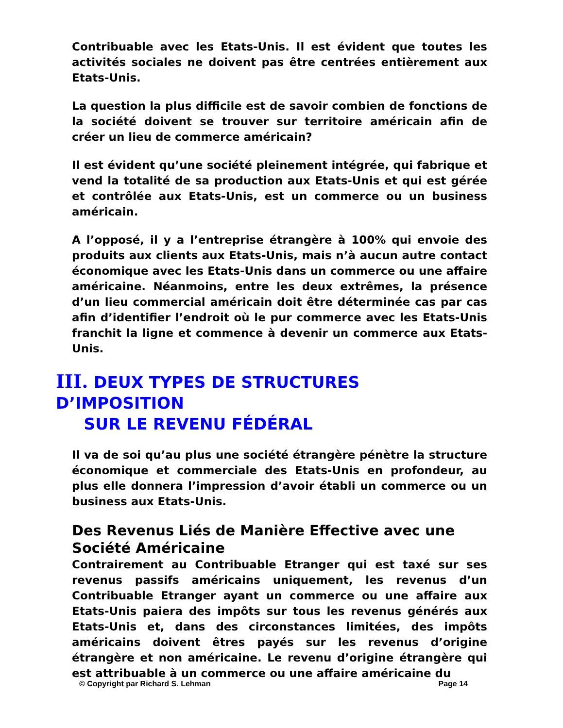Contribuable avec les Etats-Unis. Il est évident que toutes les activités sociales ne doivent pas être centrées entièrement aux Etats-Unis.
La question la plus difficile est de savoir combien de fonctions de la société doivent se trouver sur territoire américain afin de créer un lieu de commerce américain?
Il est évident qu’une société pleinement intégrée, qui fabrique et vend la totalité de sa production aux Etats-Unis et qui est gérée et contrôlée aux Etats-Unis, est un commerce ou un business américain.
A l’opposé, il y a l’entreprise étrangère à 100% qui envoie des produits aux clients aux Etats-Unis, mais n’à aucun autre contact économique avec les Etats-Unis dans un commerce ou une affaire américaine. Néanmoins, entre les deux extrêmes, la présence d’un lieu commercial américain doit être déterminée cas par cas afin d’identifier l’endroit où le pur commerce avec les Etats-Unis franchit la ligne et commence à devenir un commerce aux Etats-Unis.
III. DEUX TYPES DE STRUCTURES D’IMPOSITION
SUR LE REVENU FÉDÉRAL
Il va de soi qu’au plus une société étrangère pénètre la structure économique et commerciale des Etats-Unis en profondeur, au plus elle donnera l’impression d’avoir établi un commerce ou un business aux Etats-Unis.
Des Revenus Liés de Manière Effective avec une Société Américaine
Contrairement au Contribuable Etranger qui est taxé sur ses revenus passifs américains uniquement, les revenus d’un Contribuable Etranger ayant un commerce ou une affaire aux Etats-Unis paiera des impôts sur tous les revenus générés aux Etats-Unis et, dans des circonstances limitées, des impôts américains doivent êtres payés sur les revenus d’origine étrangère et non américaine. Le revenu d’origine étrangère qui est attribuable à un commerce ou une affaire américaine du
© Copyright par Richard S. Lehman Page 14